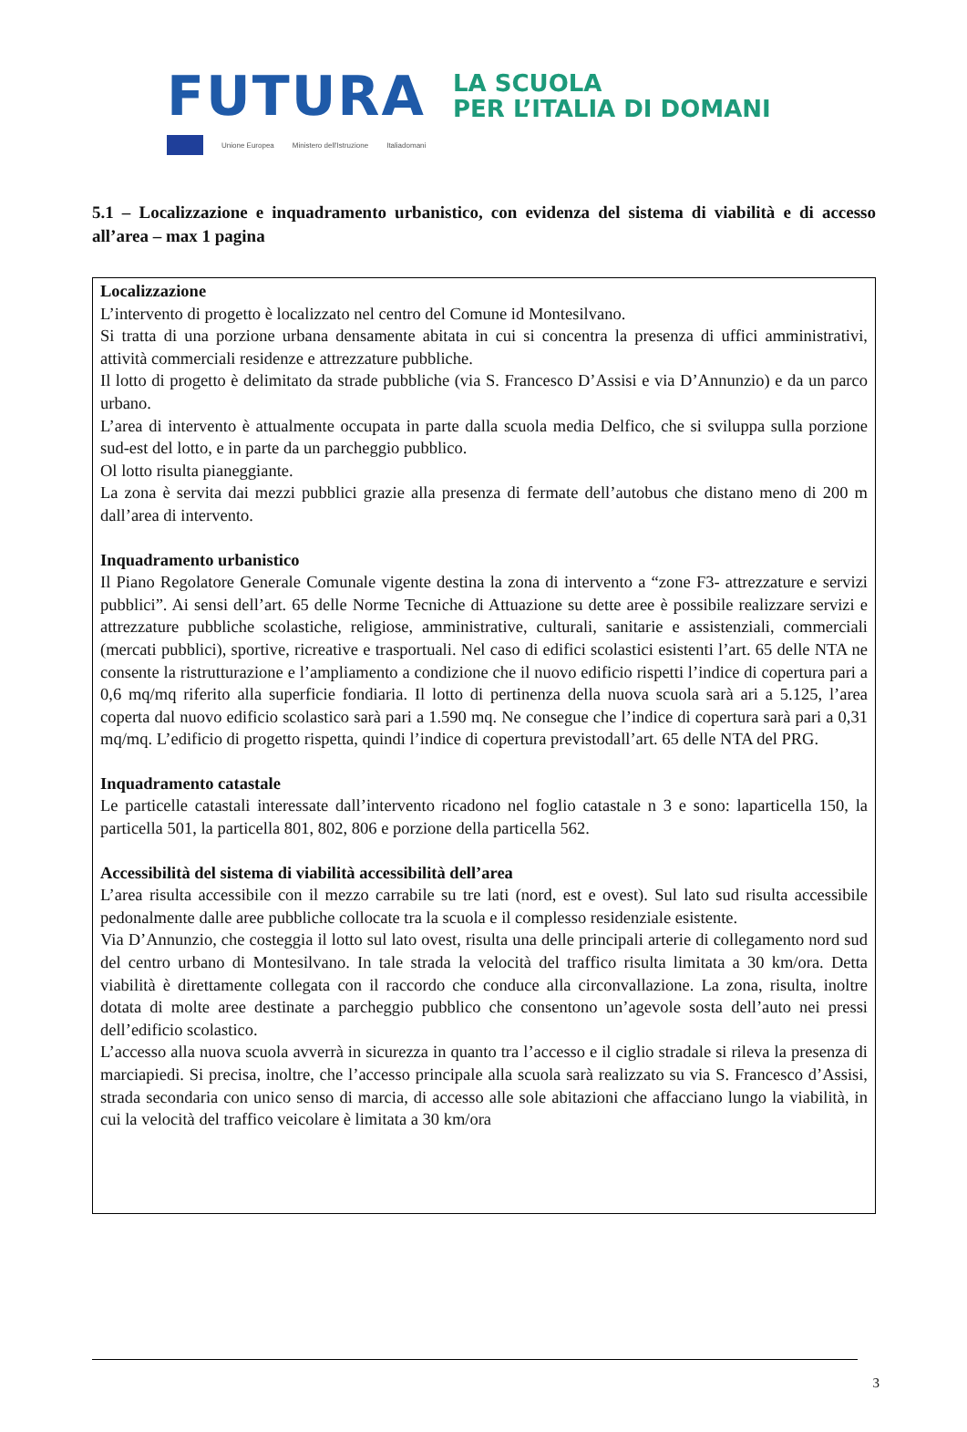FUTURA LA SCUOLA
PER L’ITALIA DI DOMANI
Unione Europea Ministero dell'Istruzione Italiadomani
5.1 – Localizzazione e inquadramento urbanistico, con evidenza del sistema di viabilità e di accesso all’area – max 1 pagina
Localizzazione
L’intervento di progetto è localizzato nel centro del Comune id Montesilvano.
Si tratta di una porzione urbana densamente abitata in cui si concentra la presenza di uffici amministrativi, attività commerciali residenze e attrezzature pubbliche.
Il lotto di progetto è delimitato da strade pubbliche (via S. Francesco D’Assisi e via D’Annunzio) e da un parco urbano.
L’area di intervento è attualmente occupata in parte dalla scuola media Delfico, che si sviluppa sulla porzione sud-est del lotto, e in parte da un parcheggio pubblico.
Ol lotto risulta pianeggiante.
La zona è servita dai mezzi pubblici grazie alla presenza di fermate dell’autobus che distano meno di 200 m dall’area di intervento.
Inquadramento urbanistico
Il Piano Regolatore Generale Comunale vigente destina la zona di intervento a “zone F3- attrezzature e servizi pubblici”. Ai sensi dell’art. 65 delle Norme Tecniche di Attuazione su dette aree è possibile realizzare servizi e attrezzature pubbliche scolastiche, religiose, amministrative, culturali, sanitarie e assistenziali, commerciali (mercati pubblici), sportive, ricreative e trasportuali. Nel caso di edifici scolastici esistenti l’art. 65 delle NTA ne consente la ristrutturazione e l’ampliamento a condizione che il nuovo edificio rispetti l’indice di copertura pari a 0,6 mq/mq riferito alla superficie fondiaria. Il lotto di pertinenza della nuova scuola sarà ari a 5.125, l’area coperta dal nuovo edificio scolastico sarà pari a 1.590 mq. Ne consegue che l’indice di copertura sarà pari a 0,31 mq/mq. L’edificio di progetto rispetta, quindi l’indice di copertura previstodall’art. 65 delle NTA del PRG.
Inquadramento catastale
Le particelle catastali interessate dall’intervento ricadono nel foglio catastale n 3 e sono: laparticella 150, la particella 501, la particella 801, 802, 806 e porzione della particella 562.
Accessibilità del sistema di viabilità accessibilità dell’area
L’area risulta accessibile con il mezzo carrabile su tre lati (nord, est e ovest). Sul lato sud risulta accessibile pedonalmente dalle aree pubbliche collocate tra la scuola e il complesso residenziale esistente.
Via D’Annunzio, che costeggia il lotto sul lato ovest, risulta una delle principali arterie di collegamento nord sud del centro urbano di Montesilvano. In tale strada la velocità del traffico risulta limitata a 30 km/ora. Detta viabilità è direttamente collegata con il raccordo che conduce alla circonvallazione. La zona, risulta, inoltre dotata di molte aree destinate a parcheggio pubblico che consentono un’agevole sosta dell’auto nei pressi dell’edificio scolastico.
L’accesso alla nuova scuola avverrà in sicurezza in quanto tra l’accesso e il ciglio stradale si rileva la presenza di marciapiedi. Si precisa, inoltre, che l’accesso principale alla scuola sarà realizzato su via S. Francesco d’Assisi, strada secondaria con unico senso di marcia, di accesso alle sole abitazioni che affacciano lungo la viabilità, in cui la velocità del traffico veicolare è limitata a 30 km/ora
3